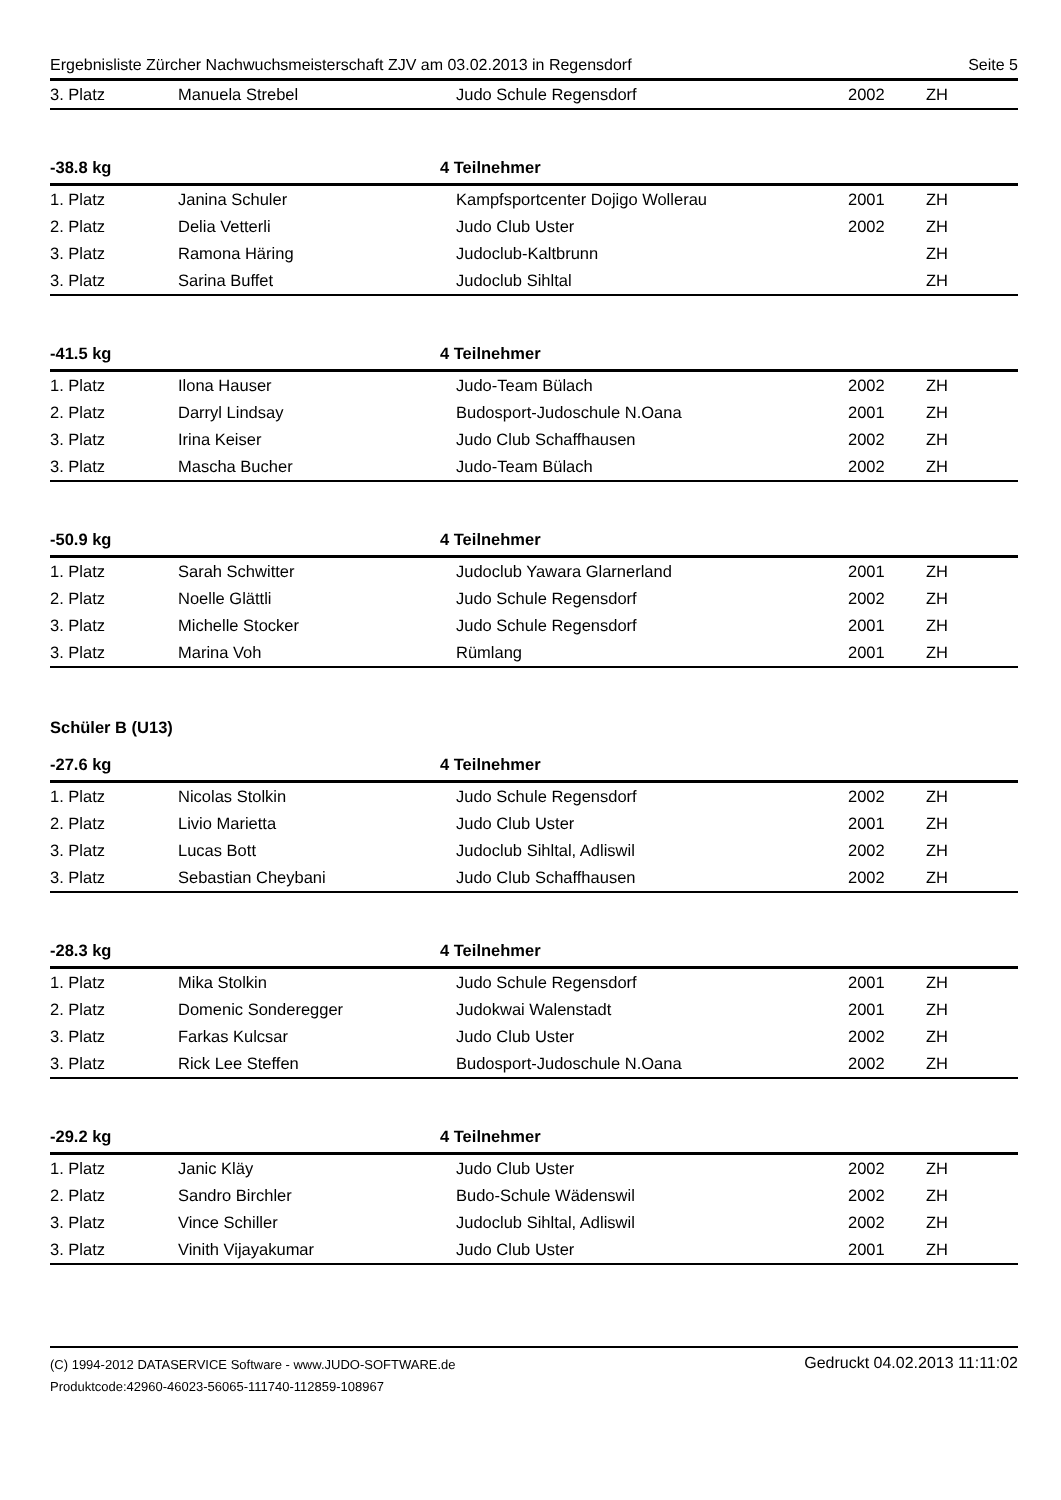Ergebnisliste Zürcher Nachwuchsmeisterschaft ZJV am 03.02.2013 in Regensdorf Seite 5
| 3. Platz | Manuela Strebel | Judo Schule Regensdorf | 2002 | ZH |
-38.8 kg 4 Teilnehmer
| 1. Platz | Janina Schuler | Kampfsportcenter Dojigo Wollerau | 2001 | ZH |
| 2. Platz | Delia Vetterli | Judo Club Uster | 2002 | ZH |
| 3. Platz | Ramona Häring | Judoclub-Kaltbrunn | | ZH |
| 3. Platz | Sarina Buffet | Judoclub Sihltal | | ZH |
-41.5 kg 4 Teilnehmer
| 1. Platz | Ilona Hauser | Judo-Team Bülach | 2002 | ZH |
| 2. Platz | Darryl Lindsay | Budosport-Judoschule N.Oana | 2001 | ZH |
| 3. Platz | Irina Keiser | Judo Club Schaffhausen | 2002 | ZH |
| 3. Platz | Mascha Bucher | Judo-Team Bülach | 2002 | ZH |
-50.9 kg 4 Teilnehmer
| 1. Platz | Sarah Schwitter | Judoclub Yawara Glarnerland | 2001 | ZH |
| 2. Platz | Noelle Glättli | Judo Schule Regensdorf | 2002 | ZH |
| 3. Platz | Michelle Stocker | Judo Schule Regensdorf | 2001 | ZH |
| 3. Platz | Marina Voh | Rümlang | 2001 | ZH |
Schüler B (U13)
-27.6 kg 4 Teilnehmer
| 1. Platz | Nicolas Stolkin | Judo Schule Regensdorf | 2002 | ZH |
| 2. Platz | Livio Marietta | Judo Club Uster | 2001 | ZH |
| 3. Platz | Lucas Bott | Judoclub Sihltal, Adliswil | 2002 | ZH |
| 3. Platz | Sebastian Cheybani | Judo Club Schaffhausen | 2002 | ZH |
-28.3 kg 4 Teilnehmer
| 1. Platz | Mika Stolkin | Judo Schule Regensdorf | 2001 | ZH |
| 2. Platz | Domenic Sonderegger | Judokwai Walenstadt | 2001 | ZH |
| 3. Platz | Farkas Kulcsar | Judo Club Uster | 2002 | ZH |
| 3. Platz | Rick Lee Steffen | Budosport-Judoschule N.Oana | 2002 | ZH |
-29.2 kg 4 Teilnehmer
| 1. Platz | Janic Kläy | Judo Club Uster | 2002 | ZH |
| 2. Platz | Sandro Birchler | Budo-Schule Wädenswil | 2002 | ZH |
| 3. Platz | Vince Schiller | Judoclub Sihltal, Adliswil | 2002 | ZH |
| 3. Platz | Vinith Vijayakumar | Judo Club Uster | 2001 | ZH |
(C) 1994-2012 DATASERVICE Software - www.JUDO-SOFTWARE.de
Produktcode:42960-46023-56065-111740-112859-108967
Gedruckt 04.02.2013 11:11:02